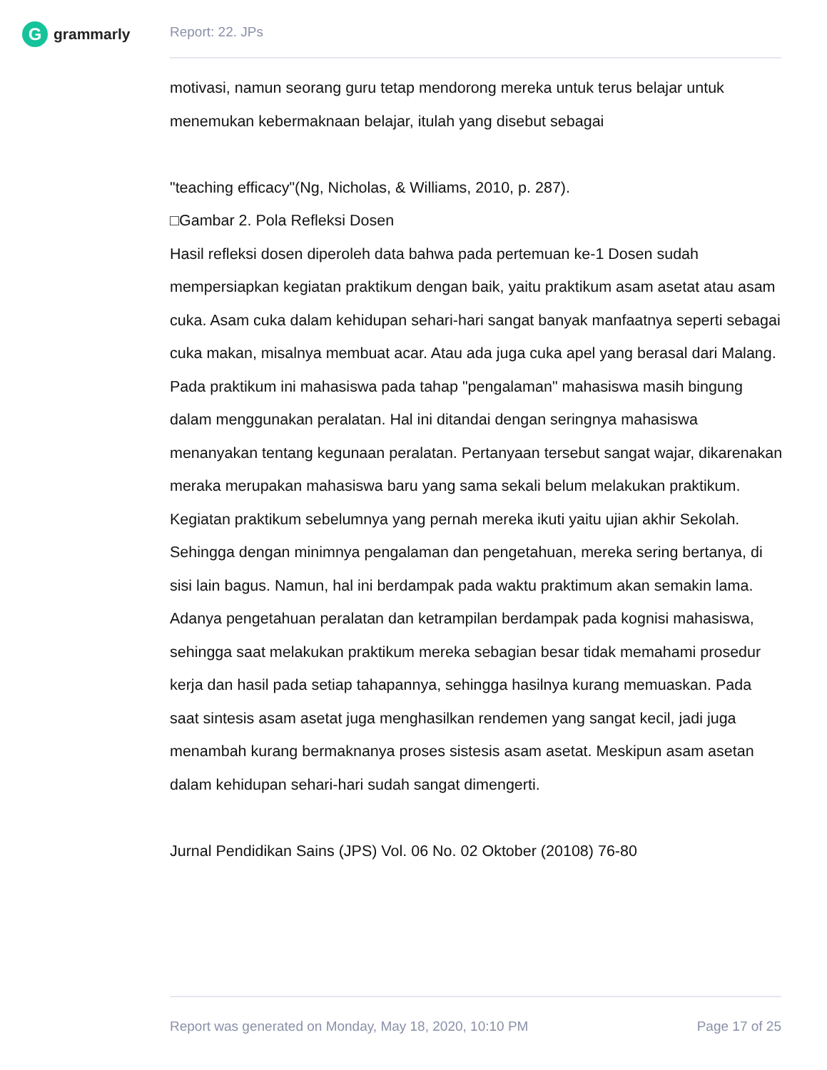G
grammarly
Report: 22. JPs
motivasi, namun seorang guru tetap mendorong mereka untuk terus belajar untuk menemukan kebermaknaan belajar, itulah yang disebut sebagai
"teaching efficacy"(Ng, Nicholas, & Williams, 2010, p. 287).
□Gambar 2. Pola Refleksi Dosen
Hasil refleksi dosen diperoleh data bahwa pada pertemuan ke-1 Dosen sudah mempersiapkan kegiatan praktikum dengan baik, yaitu praktikum asam asetat atau asam cuka. Asam cuka dalam kehidupan sehari-hari sangat banyak manfaatnya seperti sebagai cuka makan, misalnya membuat acar. Atau ada juga cuka apel yang berasal dari Malang. Pada praktikum ini mahasiswa pada tahap "pengalaman" mahasiswa masih bingung dalam menggunakan peralatan. Hal ini ditandai dengan seringnya mahasiswa menanyakan tentang kegunaan peralatan. Pertanyaan tersebut sangat wajar, dikarenakan meraka merupakan mahasiswa baru yang sama sekali belum melakukan praktikum. Kegiatan praktikum sebelumnya yang pernah mereka ikuti yaitu ujian akhir Sekolah. Sehingga dengan minimnya pengalaman dan pengetahuan, mereka sering bertanya, di sisi lain bagus. Namun, hal ini berdampak pada waktu praktimum akan semakin lama.
Adanya pengetahuan peralatan dan ketrampilan berdampak pada kognisi mahasiswa, sehingga saat melakukan praktikum mereka sebagian besar tidak memahami prosedur kerja dan hasil pada setiap tahapannya, sehingga hasilnya kurang memuaskan. Pada saat sintesis asam asetat juga menghasilkan rendemen yang sangat kecil, jadi juga menambah kurang bermaknanya proses sistesis asam asetat. Meskipun asam asetan dalam kehidupan sehari-hari sudah sangat dimengerti.
Jurnal Pendidikan Sains (JPS) Vol. 06 No. 02 Oktober (20108) 76-80
Report was generated on Monday, May 18, 2020, 10:10 PM Page 17 of 25